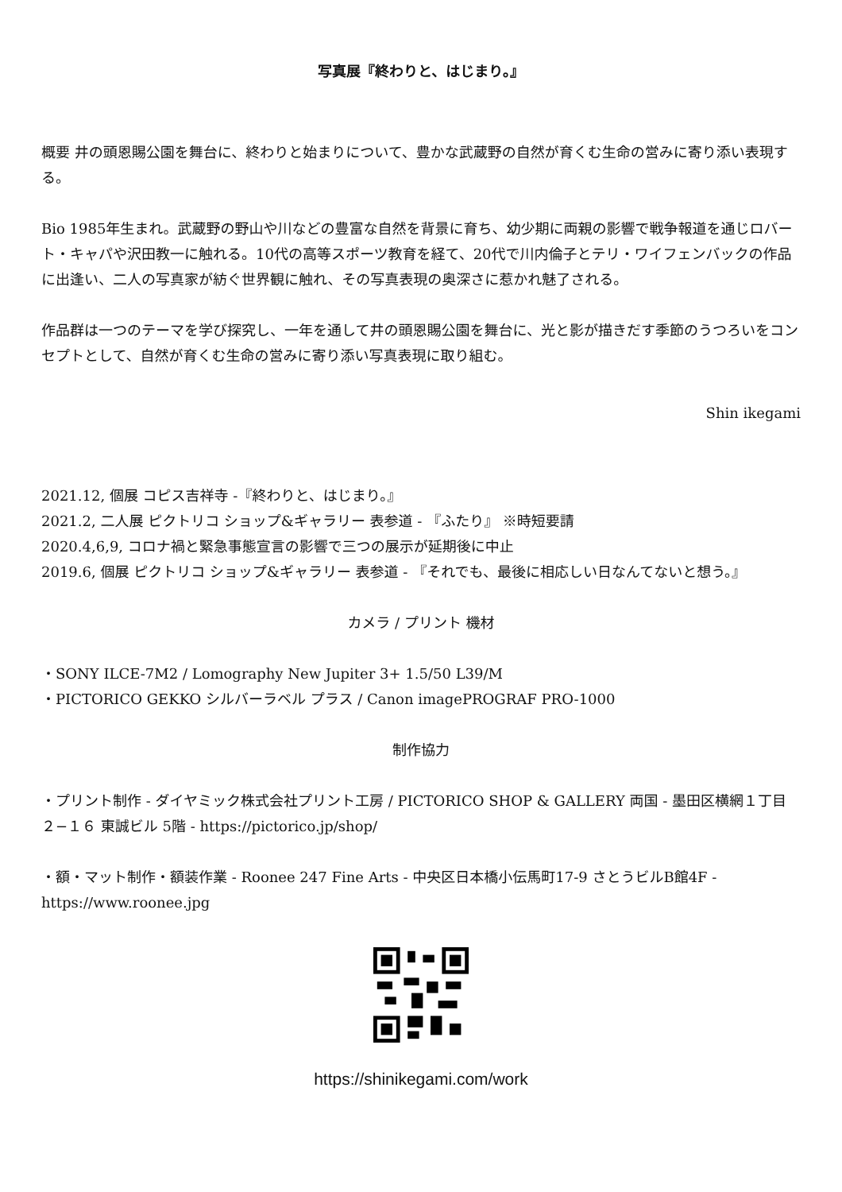写真展『終わりと、はじまり。』
概要 井の頭恩賜公園を舞台に、終わりと始まりについて、豊かな武蔵野の自然が育くむ生命の営みに寄り添い表現する。
Bio 1985年生まれ。武蔵野の野山や川などの豊富な自然を背景に育ち、幼少期に両親の影響で戦争報道を通じロバート・キャパや沢田教一に触れる。10代の高等スポーツ教育を経て、20代で川内倫子とテリ・ワイフェンバックの作品に出逢い、二人の写真家が紡ぐ世界観に触れ、その写真表現の奥深さに惹かれ魅了される。
作品群は一つのテーマを学び探究し、一年を通して井の頭恩賜公園を舞台に、光と影が描きだす季節のうつろいをコンセプトとして、自然が育くむ生命の営みに寄り添い写真表現に取り組む。
Shin ikegami
2021.12, 個展 コピス吉祥寺 -『終わりと、はじまり。』
2021.2, 二人展 ピクトリコ ショップ&ギャラリー 表参道 - 『ふたり』 ※時短要請
2020.4,6,9, コロナ禍と緊急事態宣言の影響で三つの展示が延期後に中止
2019.6, 個展 ピクトリコ ショップ&ギャラリー 表参道 - 『それでも、最後に相応しい日なんてないと想う。』
カメラ / プリント 機材
・SONY ILCE-7M2 / Lomography New Jupiter 3+ 1.5/50 L39/M
・PICTORICO GEKKO シルバーラベル プラス / Canon imagePROGRAF PRO-1000
制作協力
・プリント制作 - ダイヤミック株式会社プリント工房 / PICTORICO SHOP & GALLERY 両国 - 墨田区横網１丁目２−１６ 東誠ビル 5階 - https://pictorico.jp/shop/
・額・マット制作・額装作業 - Roonee 247 Fine Arts - 中央区日本橋小伝馬町17-9 さとうビルB館4F - https://www.roonee.jpg
https://shinikegami.com/work